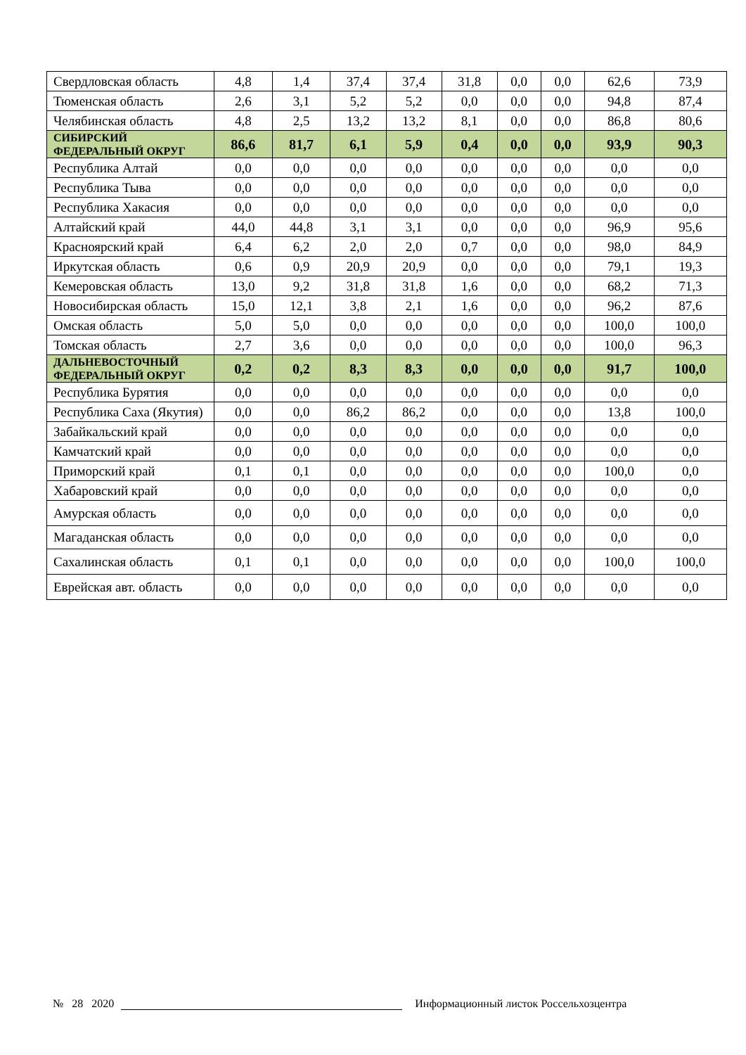| Свердловская область | 4,8 | 1,4 | 37,4 | 37,4 | 31,8 | 0,0 | 0,0 | 62,6 | 73,9 |
| Тюменская область | 2,6 | 3,1 | 5,2 | 5,2 | 0,0 | 0,0 | 0,0 | 94,8 | 87,4 |
| Челябинская область | 4,8 | 2,5 | 13,2 | 13,2 | 8,1 | 0,0 | 0,0 | 86,8 | 80,6 |
| СИБИРСКИЙ ФЕДЕРАЛЬНЫЙ ОКРУГ | 86,6 | 81,7 | 6,1 | 5,9 | 0,4 | 0,0 | 0,0 | 93,9 | 90,3 |
| Республика Алтай | 0,0 | 0,0 | 0,0 | 0,0 | 0,0 | 0,0 | 0,0 | 0,0 | 0,0 |
| Республика Тыва | 0,0 | 0,0 | 0,0 | 0,0 | 0,0 | 0,0 | 0,0 | 0,0 | 0,0 |
| Республика Хакасия | 0,0 | 0,0 | 0,0 | 0,0 | 0,0 | 0,0 | 0,0 | 0,0 | 0,0 |
| Алтайский край | 44,0 | 44,8 | 3,1 | 3,1 | 0,0 | 0,0 | 0,0 | 96,9 | 95,6 |
| Красноярский край | 6,4 | 6,2 | 2,0 | 2,0 | 0,7 | 0,0 | 0,0 | 98,0 | 84,9 |
| Иркутская область | 0,6 | 0,9 | 20,9 | 20,9 | 0,0 | 0,0 | 0,0 | 79,1 | 19,3 |
| Кемеровская область | 13,0 | 9,2 | 31,8 | 31,8 | 1,6 | 0,0 | 0,0 | 68,2 | 71,3 |
| Новосибирская область | 15,0 | 12,1 | 3,8 | 2,1 | 1,6 | 0,0 | 0,0 | 96,2 | 87,6 |
| Омская область | 5,0 | 5,0 | 0,0 | 0,0 | 0,0 | 0,0 | 0,0 | 100,0 | 100,0 |
| Томская область | 2,7 | 3,6 | 0,0 | 0,0 | 0,0 | 0,0 | 0,0 | 100,0 | 96,3 |
| ДАЛЬНЕВОСТОЧНЫЙ ФЕДЕРАЛЬНЫЙ ОКРУГ | 0,2 | 0,2 | 8,3 | 8,3 | 0,0 | 0,0 | 0,0 | 91,7 | 100,0 |
| Республика Бурятия | 0,0 | 0,0 | 0,0 | 0,0 | 0,0 | 0,0 | 0,0 | 0,0 | 0,0 |
| Республика Саха (Якутия) | 0,0 | 0,0 | 86,2 | 86,2 | 0,0 | 0,0 | 0,0 | 13,8 | 100,0 |
| Забайкальский край | 0,0 | 0,0 | 0,0 | 0,0 | 0,0 | 0,0 | 0,0 | 0,0 | 0,0 |
| Камчатский край | 0,0 | 0,0 | 0,0 | 0,0 | 0,0 | 0,0 | 0,0 | 0,0 | 0,0 |
| Приморский край | 0,1 | 0,1 | 0,0 | 0,0 | 0,0 | 0,0 | 0,0 | 100,0 | 0,0 |
| Хабаровский край | 0,0 | 0,0 | 0,0 | 0,0 | 0,0 | 0,0 | 0,0 | 0,0 | 0,0 |
| Амурская область | 0,0 | 0,0 | 0,0 | 0,0 | 0,0 | 0,0 | 0,0 | 0,0 | 0,0 |
| Магаданская область | 0,0 | 0,0 | 0,0 | 0,0 | 0,0 | 0,0 | 0,0 | 0,0 | 0,0 |
| Сахалинская область | 0,1 | 0,1 | 0,0 | 0,0 | 0,0 | 0,0 | 0,0 | 100,0 | 100,0 |
| Еврейская авт. область | 0,0 | 0,0 | 0,0 | 0,0 | 0,0 | 0,0 | 0,0 | 0,0 | 0,0 |
№ 28 2020 Информационный листок Россельхозцентра